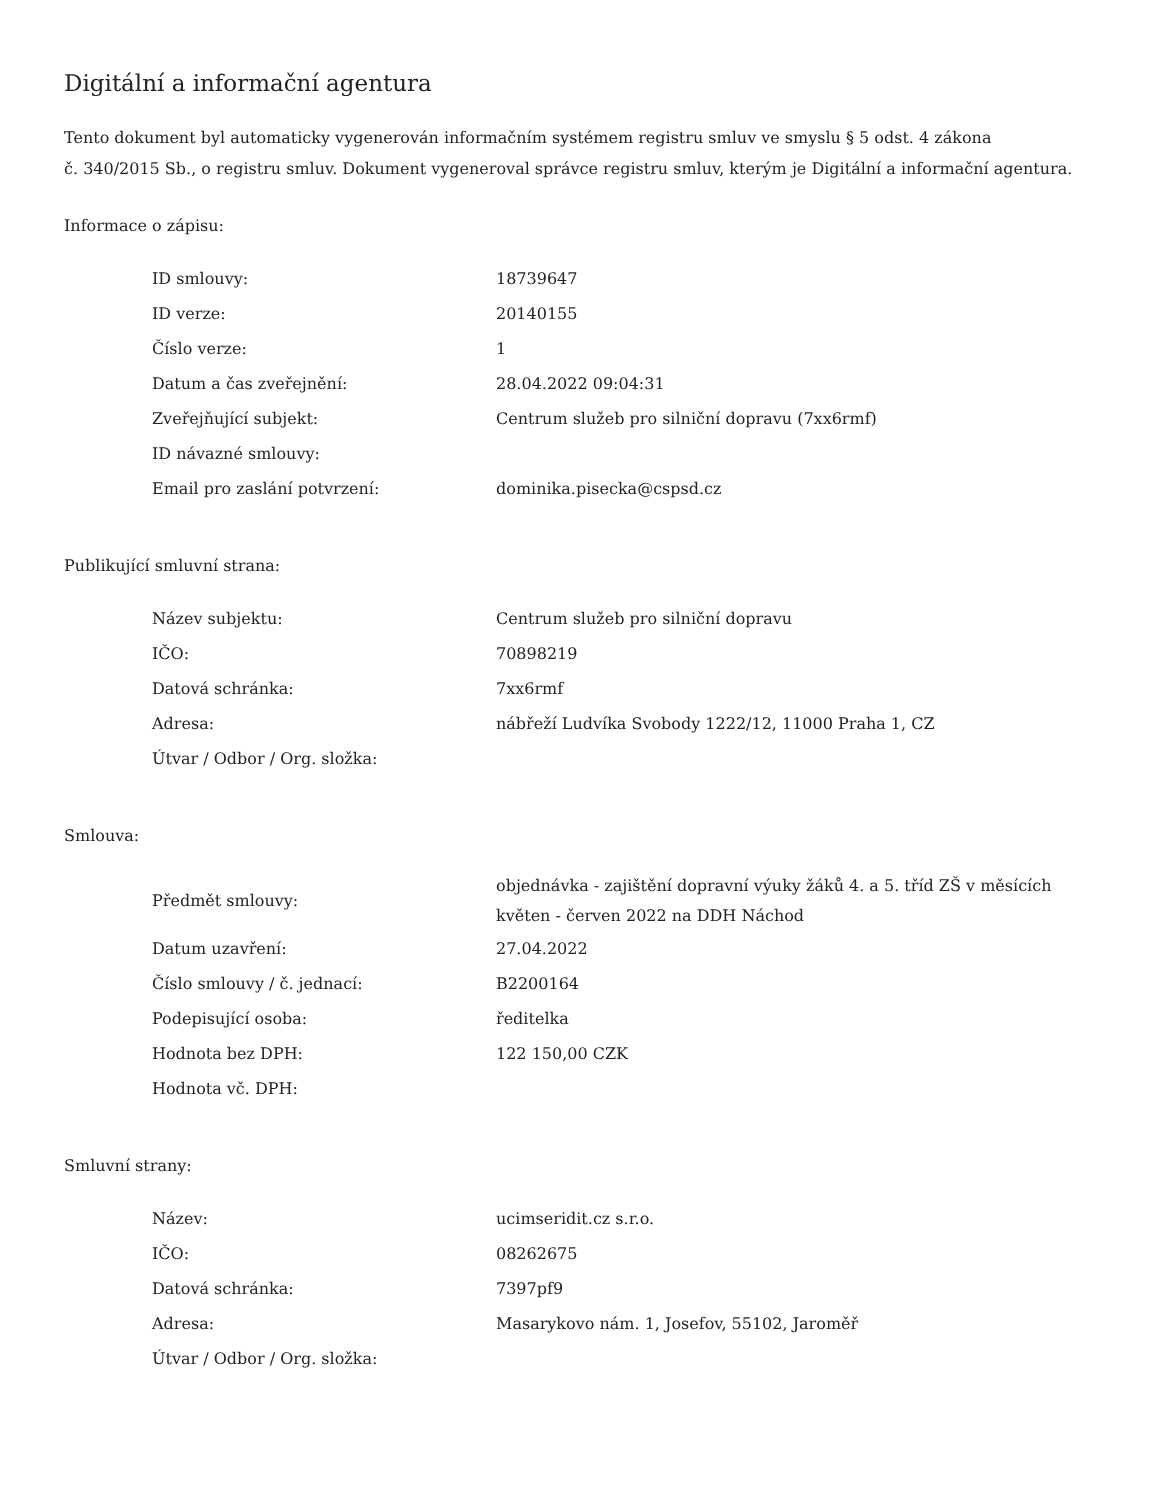Digitální a informační agentura
Tento dokument byl automaticky vygenerován informačním systémem registru smluv ve smyslu § 5 odst. 4 zákona
č. 340/2015 Sb., o registru smluv. Dokument vygeneroval správce registru smluv, kterým je Digitální a informační agentura.
Informace o zápisu:
| ID smlouvy: | 18739647 |
| ID verze: | 20140155 |
| Číslo verze: | 1 |
| Datum a čas zveřejnění: | 28.04.2022 09:04:31 |
| Zveřejňující subjekt: | Centrum služeb pro silniční dopravu (7xx6rmf) |
| ID návazné smlouvy: | |
| Email pro zaslání potvrzení: | dominika.pisecka@cspsd.cz |
Publikující smluvní strana:
| Název subjektu: | Centrum služeb pro silniční dopravu |
| IČO: | 70898219 |
| Datová schránka: | 7xx6rmf |
| Adresa: | nábřeží Ludvíka Svobody 1222/12, 11000 Praha 1, CZ |
| Útvar / Odbor / Org. složka: | |
Smlouva:
| Předmět smlouvy: | objednávka - zajištění dopravní výuky žáků 4. a 5. tříd ZŠ v měsících květen - červen 2022 na DDH Náchod |
| Datum uzavření: | 27.04.2022 |
| Číslo smlouvy / č. jednací: | B2200164 |
| Podepisující osoba: | ředitelka |
| Hodnota bez DPH: | 122 150,00 CZK |
| Hodnota vč. DPH: | |
Smluvní strany:
| Název: | ucimseridit.cz s.r.o. |
| IČO: | 08262675 |
| Datová schránka: | 7397pf9 |
| Adresa: | Masarykovo nám. 1, Josefov, 55102, Jaroměř |
| Útvar / Odbor / Org. složka: | |